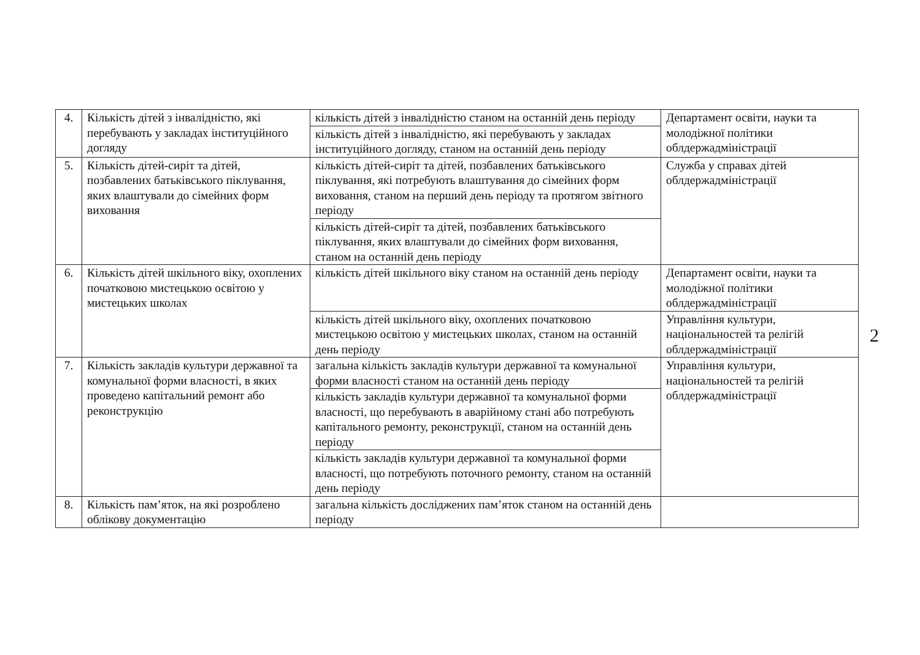| 4. | Кількість дітей з інвалідністю, які перебувають у закладах інституційного догляду | кількість дітей з інвалідністю станом на останній день періоду | Департамент освіти, науки та молодіжної політики облдержадміністрації |
| | | кількість дітей з інвалідністю, які перебувають у закладах інституційного догляду, станом на останній день періоду | |
| 5. | Кількість дітей-сиріт та дітей, позбавлених батьківського піклування, яких влаштували до сімейних форм виховання | кількість дітей-сиріт та дітей, позбавлених батьківського піклування, які потребують влаштування до сімейних форм виховання, станом на перший день періоду та протягом звітного періоду | Служба у справах дітей облдержадміністрації |
| | | кількість дітей-сиріт та дітей, позбавлених батьківського піклування, яких влаштували до сімейних форм виховання, станом на останній день періоду | |
| 6. | Кількість дітей шкільного віку, охоплених початковою мистецькою освітою у мистецьких школах | кількість дітей шкільного віку станом на останній день періоду | Департамент освіти, науки та молодіжної політики облдержадміністрації |
| | | кількість дітей шкільного віку, охоплених початковою мистецькою освітою у мистецьких школах, станом на останній день періоду | Управління культури, національностей та релігій облдержадміністрації |
| 7. | Кількість закладів культури державної та комунальної форми власності, в яких проведено капітальний ремонт або реконструкцію | загальна кількість закладів культури державної та комунальної форми власності станом на останній день періоду | Управління культури, національностей та релігій облдержадміністрації |
| | | кількість закладів культури державної та комунальної форми власності, що перебувають в аварійному стані або потребують капітального ремонту, реконструкції, станом на останній день періоду | |
| | | кількість закладів культури державної та комунальної форми власності, що потребують поточного ремонту, станом на останній день періоду | |
| 8. | Кількість пам’яток, на які розроблено облікову документацію | загальна кількість досліджених пам’яток станом на останній день періоду | |
2